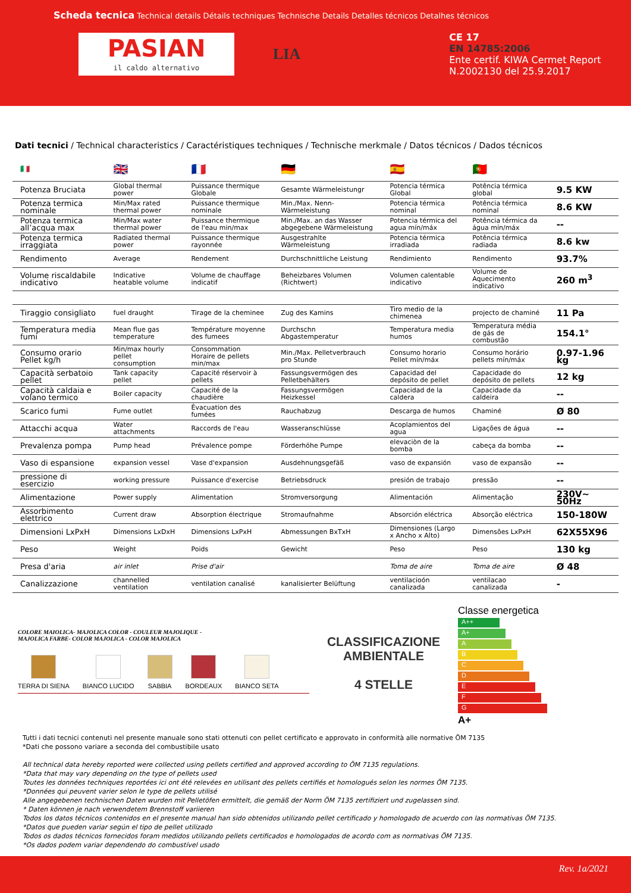Scheda tecnica Technical details Détails techniques Technische Details Detalles técnicos Detalhes técnicos
PASIAN
il caldo alternativo
LIA
CE 17
EN 14785:2006
Ente certif. KIWA Cermet Report
N.2002130 del 25.9.2017
Dati tecnici / Technical characteristics / Caractéristiques techniques / Technische merkmale / Datos técnicos / Dados técnicos
| 🇮🇹 | 🇬🇧 | 🇫🇷 | 🇩🇪 | 🇪🇸 | 🇵🇹 | |
| Potenza Bruciata | Global thermal power | Puissance thermique Globale | Gesamte Wärmeleistungr | Potencia térmica Global | Potência térmica global | 9.5 KW |
| Potenza termica nominale | Min/Max rated thermal power | Puissance thermique nominale | Min./Max. Nenn-Wärmeleistung | Potencia térmica nominal | Potência térmica nominal | 8.6 KW |
| Potenza termica all’acqua max | Min/Max water thermal power | Puissance thermique de l'eau min/max | Min./Max. an das Wasser abgegebene Wärmeleistung | Potencia térmica del agua mín/máx | Potência térmica da água mín/máx | -- |
| Potenza termica irraggiata | Radiated thermal power | Puissance thermique rayonnée | Ausgestrahlte Wärmeleistung | Potencia térmica irradiada | Potência térmica radiada | 8.6 kw |
| Rendimento | Average | Rendement | Durchschnittliche Leistung | Rendimiento | Rendimento | 93.7% |
| Volume riscaldabile indicativo | Indicative heatable volume | Volume de chauffage indicatif | Beheizbares Volumen (Richtwert) | Volumen calentable indicativo | Volume de Aquecimento indicativo | 260 m<sup>3</sup> |
| Tiraggio consigliato | fuel draught | Tirage de la cheminee | Zug des Kamins | Tiro medio de la chimenea | projecto de chaminé | 11 Pa |
| Temperatura media fumi | Mean flue gas temperature | Température moyenne des fumees | Durchschn Abgastemperatur | Temperatura media humos | Temperatura média de gás de combustão | 154.1° |
| Consumo orario Pellet kg/h | Min/max hourly pellet consumption | Consommation Horaire de pellets min/max | Min./Max. Pelletverbrauch pro Stunde | Consumo horario Pellet mín/máx | Consumo horário pellets mín/máx | 0.97-1.96 kg |
| Capacità serbatoio pellet | Tank capacity pellet | Capacité réservoir à pellets | Fassungsvermögen des Pelletbehälters | Capacidad del depósito de pellet | Capacidade do depósito de pellets | 12 kg |
| Capacità caldaia e volano termico | Boiler capacity | Capacité de la chaudière | Fassungsvermögen Heizkessel | Capacidad de la caldera | Capacidade da caldeira | -- |
| Scarico fumi | Fume outlet | Évacuation des fumées | Rauchabzug | Descarga de humos | Chaminé | Ø 80 |
| Attacchi acqua | Water attachments | Raccords de l'eau | Wasseranschlüsse | Acoplamientos del agua | Ligações de água | -- |
| Prevalenza pompa | Pump head | Prévalence pompe | Förderhöhe Pumpe | elevaciòn de la bomba | cabeça da bomba | -- |
| Vaso di espansione | expansion vessel | Vase d'expansion | Ausdehnungsgefäß | vaso de expansión | vaso de expansão | -- |
| pressione di esercizio | working pressure | Puissance d'exercise | Betriebsdruck | presión de trabajo | pressão | -- |
| Alimentazione | Power supply | Alimentation | Stromversorgung | Alimentación | Alimentação | 230V~ 50Hz |
| Assorbimento elettrico | Current draw | Absorption électrique | Stromaufnahme | Absorción eléctrica | Absorção eléctrica | 150-180W |
| Dimensioni LxPxH | Dimensions LxDxH | Dimensions LxPxH | Abmessungen BxTxH | Dimensiones (Largo x Ancho x Alto) | Dimensões LxPxH | 62X55X96 |
| Peso | Weight | Poids | Gewicht | Peso | Peso | 130 kg |
| Presa d'aria | air inlet | Prise d'air | | Toma de aire | Toma de aire | Ø 48 |
| Canalizzazione | channelled ventilation | ventilation canalisé | kanalisierter Belüftung | ventilacioón canalizada | ventilacao canalizada | - |
COLORE MAIOLICA- MAJOLICA COLOR - COULEUR MAJOLIQUE -
MAJOLICA FARBE- COLOR MAJOLICA - COLOR MAJOLICA
TERRA DI SIENA BIANCO LUCIDO SABBIA BORDEAUX BIANCO SETA
CLASSIFICAZIONE AMBIENTALE
4 STELLE
Classe energetica
A++
A+
A
B
C
D
E
F
G
A+
Tutti i dati tecnici contenuti nel presente manuale sono stati ottenuti con pellet certificato e approvato in conformità alle normative ÖM 7135
*Dati che possono variare a seconda del combustibile usato
All technical data hereby reported were collected using pellets certified and approved according to ÖM 7135 regulations.
*Data that may vary depending on the type of pellets used
Toutes les données techniques reportées ici ont été relevées en utilisant des pellets certifiés et homologués selon les normes ÖM 7135.
*Données qui peuvent varier selon le type de pellets utilisé
Alle angegebenen technischen Daten wurden mit Pelletöfen ermittelt, die gemäß der Norm ÖM 7135 zertifiziert und zugelassen sind.
* Daten können je nach verwendetem Brennstoff variieren
Todos los datos técnicos contenidos en el presente manual han sido obtenidos utilizando pellet certificado y homologado de acuerdo con las normativas ÖM 7135.
*Datos que pueden variar según el tipo de pellet utilizado
Todos os dados técnicos fornecidos foram medidos utilizando pellets certificados e homologados de acordo com as normativas ÖM 7135.
*Os dados podem variar dependendo do combustível usado
Rev. 1a/2021